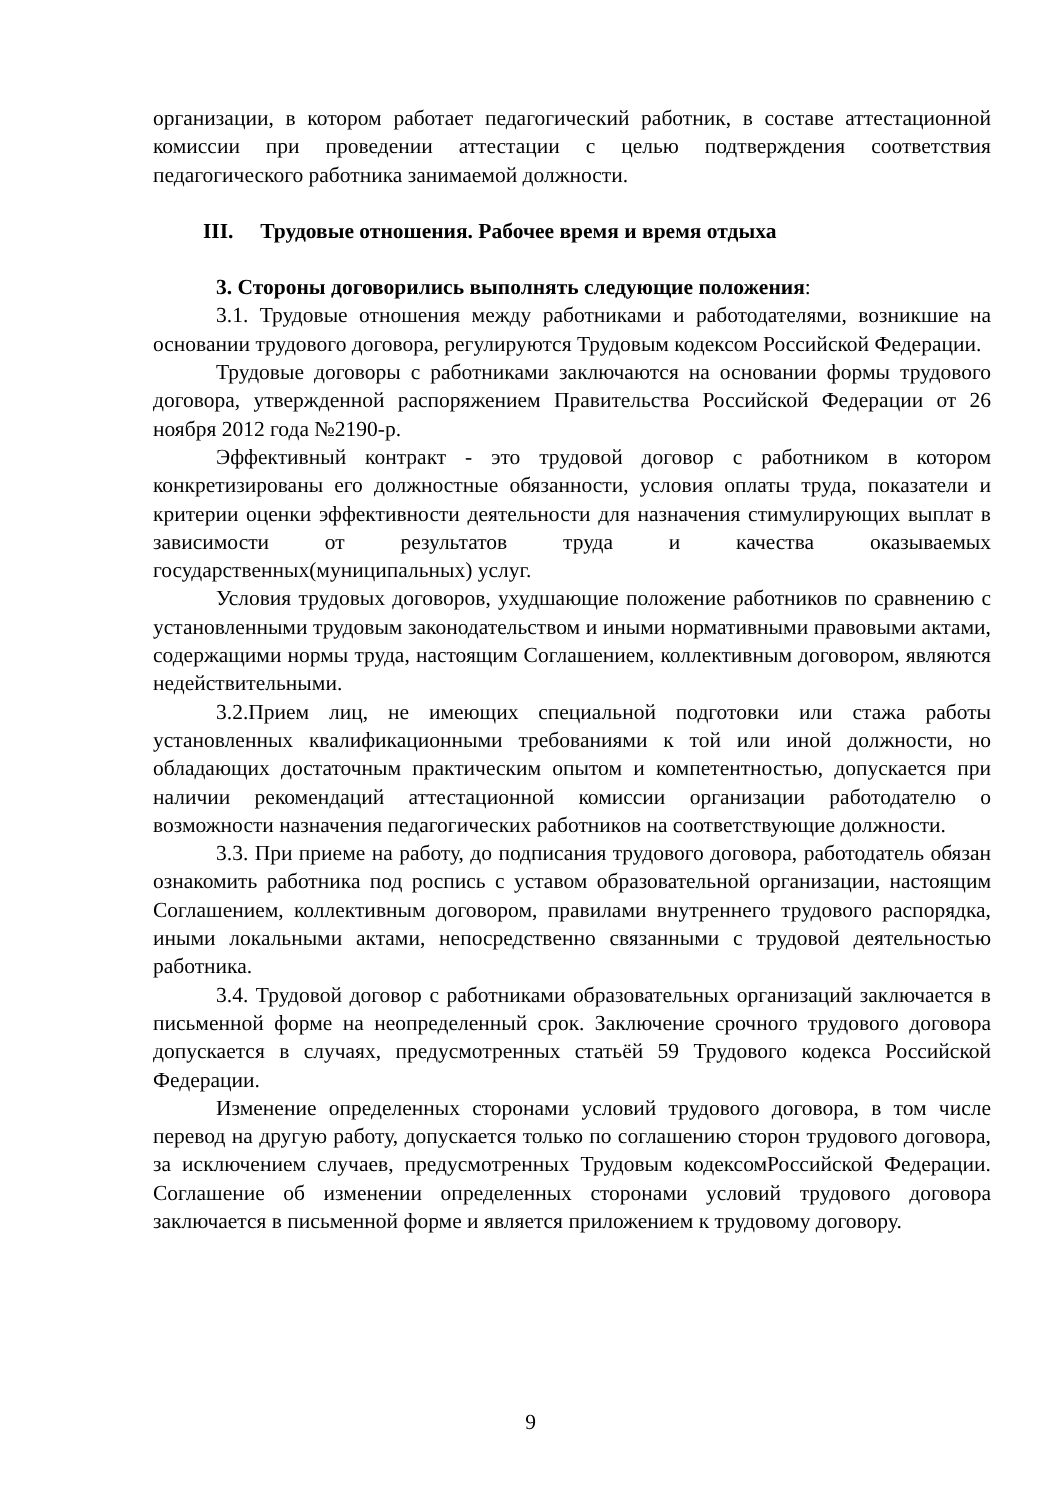организации, в котором работает педагогический работник, в составе аттестационной комиссии при проведении аттестации с целью подтверждения соответствия педагогического работника занимаемой должности.
III. Трудовые отношения. Рабочее время и время отдыха
3. Стороны договорились выполнять следующие положения:
3.1. Трудовые отношения между работниками и работодателями, возникшие на основании трудового договора, регулируются Трудовым кодексом Российской Федерации.
Трудовые договоры с работниками заключаются на основании формы трудового договора, утвержденной распоряжением Правительства Российской Федерации от 26 ноября 2012 года №2190-р.
Эффективный контракт - это трудовой договор с работником в котором конкретизированы его должностные обязанности, условия оплаты труда, показатели и критерии оценки эффективности деятельности для назначения стимулирующих выплат в зависимости от результатов труда и качества оказываемых государственных(муниципальных) услуг.
Условия трудовых договоров, ухудшающие положение работников по сравнению с установленными трудовым законодательством и иными нормативными правовыми актами, содержащими нормы труда, настоящим Соглашением, коллективным договором, являются недействительными.
3.2.Прием лиц, не имеющих специальной подготовки или стажа работы установленных квалификационными требованиями к той или иной должности, но обладающих достаточным практическим опытом и компетентностью, допускается при наличии рекомендаций аттестационной комиссии организации работодателю о возможности назначения педагогических работников на соответствующие должности.
3.3. При приеме на работу, до подписания трудового договора, работодатель обязан ознакомить работника под роспись с уставом образовательной организации, настоящим Соглашением, коллективным договором, правилами внутреннего трудового распорядка, иными локальными актами, непосредственно связанными с трудовой деятельностью работника.
3.4. Трудовой договор с работниками образовательных организаций заключается в письменной форме на неопределенный срок. Заключение срочного трудового договора допускается в случаях, предусмотренных статьёй 59 Трудового кодекса Российской Федерации.
Изменение определенных сторонами условий трудового договора, в том числе перевод на другую работу, допускается только по соглашению сторон трудового договора, за исключением случаев, предусмотренных Трудовым кодексомРоссийской Федерации. Соглашение об изменении определенных сторонами условий трудового договора заключается в письменной форме и является приложением к трудовому договору.
9